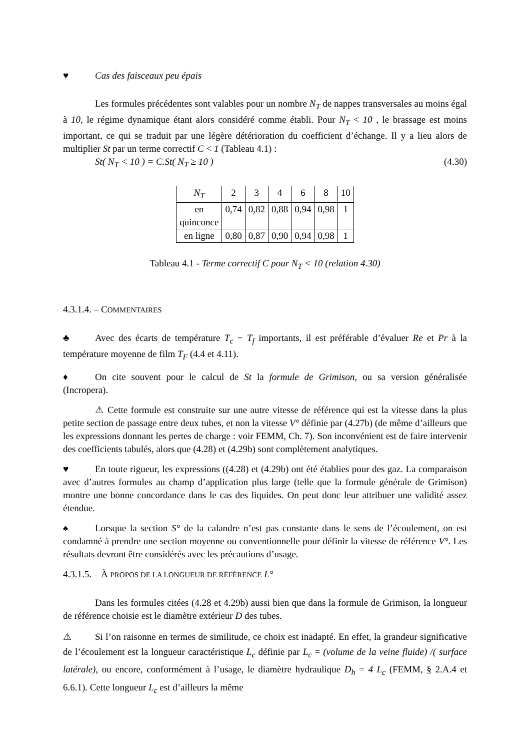♥ Cas des faisceaux peu épais
Les formules précédentes sont valables pour un nombre N<sub>T</sub> de nappes transversales au moins égal à 10, le régime dynamique étant alors considéré comme établi. Pour N<sub>T</sub> < 10 , le brassage est moins important, ce qui se traduit par une légère détérioration du coefficient d’échange. Il y a lieu alors de multiplier St par un terme correctif C < 1 (Tableau 4.1) :
St( N<sub>T</sub> < 10 ) = C.St( N<sub>T</sub> ≥ 10 ) (4.30)
| N<sub>T</sub> | 2 | 3 | 4 | 6 | 8 | 10 |
| en quinconce | 0,74 | 0,82 | 0,88 | 0,94 | 0,98 | 1 |
| en ligne | 0,80 | 0,87 | 0,90 | 0,94 | 0,98 | 1 |
Tableau 4.1 - Terme correctif C pour N<sub>T</sub> < 10 (relation 4.30)
4.3.1.4. – COMMENTAIRES
♣ Avec des écarts de température T<sub>c</sub> − T<sub>f</sub> importants, il est préférable d’évaluer Re et Pr à la température moyenne de film T<sub>F</sub> (4.4 et 4.11).
♦ On cite souvent pour le calcul de St la formule de Grimison, ou sa version généralisée (Incropera).
⚠ Cette formule est construite sur une autre vitesse de référence qui est la vitesse dans la plus petite section de passage entre deux tubes, et non la vitesse V° définie par (4.27b) (de même d’ailleurs que les expressions donnant les pertes de charge : voir FEMM, Ch. 7). Son inconvénient est de faire intervenir des coefficients tabulés, alors que (4.28) et (4.29b) sont complètement analytiques.
♥ En toute rigueur, les expressions ((4.28) et (4.29b) ont été établies pour des gaz. La comparaison avec d’autres formules au champ d’application plus large (telle que la formule générale de Grimison) montre une bonne concordance dans le cas des liquides. On peut donc leur attribuer une validité assez étendue.
♠ Lorsque la section S° de la calandre n’est pas constante dans le sens de l’écoulement, on est condamné à prendre une section moyenne ou conventionnelle pour définir la vitesse de référence V°. Les résultats devront être considérés avec les précautions d’usage.
4.3.1.5. – À PROPOS DE LA LONGUEUR DE RÉFÉRENCE L°
Dans les formules citées (4.28 et 4.29b) aussi bien que dans la formule de Grimison, la longueur de référence choisie est le diamètre extérieur D des tubes.
⚠ Si l’on raisonne en termes de similitude, ce choix est inadapté. En effet, la grandeur significative de l’écoulement est la longueur caractéristique L<sub>c</sub> définie par L<sub>c</sub> = (volume de la veine fluide) /( surface latérale), ou encore, conformément à l’usage, le diamètre hydraulique D<sub>h</sub> = 4 L<sub>c</sub> (FEMM, § 2.A.4 et 6.6.1). Cette longueur L<sub>c</sub> est d’ailleurs la même